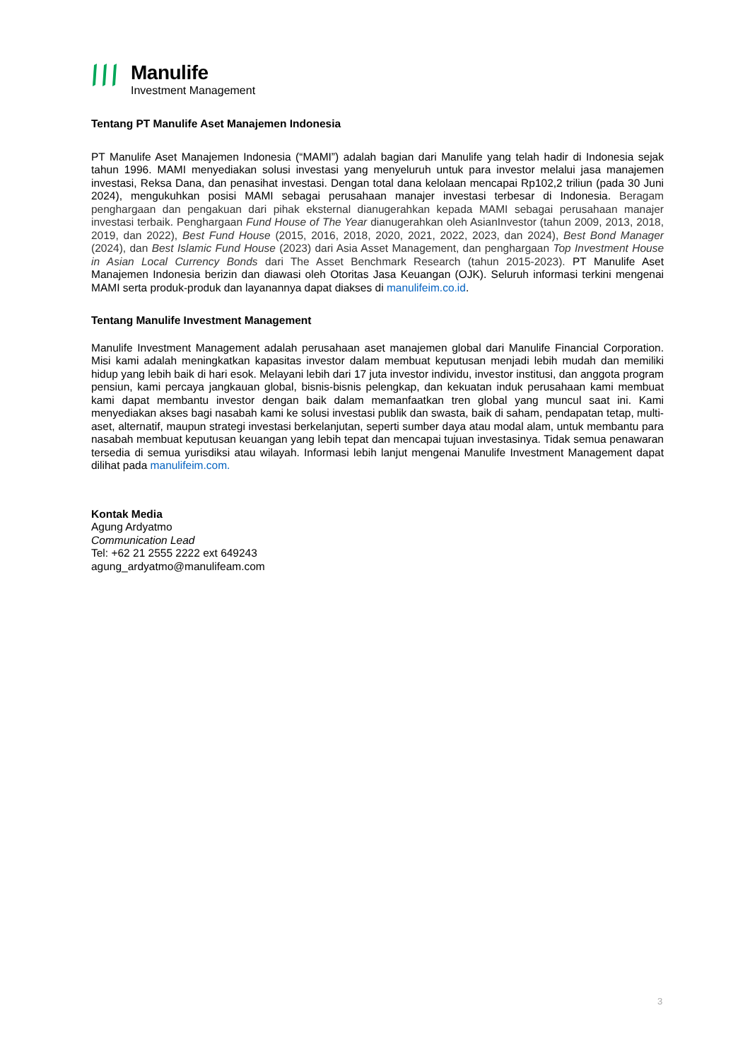Manulife
Investment Management
Tentang PT Manulife Aset Manajemen Indonesia
PT Manulife Aset Manajemen Indonesia (“MAMI”) adalah bagian dari Manulife yang telah hadir di Indonesia sejak tahun 1996. MAMI menyediakan solusi investasi yang menyeluruh untuk para investor melalui jasa manajemen investasi, Reksa Dana, dan penasihat investasi. Dengan total dana kelolaan mencapai Rp102,2 triliun (pada 30 Juni 2024), mengukuhkan posisi MAMI sebagai perusahaan manajer investasi terbesar di Indonesia. Beragam penghargaan dan pengakuan dari pihak eksternal dianugerahkan kepada MAMI sebagai perusahaan manajer investasi terbaik. Penghargaan Fund House of The Year dianugerahkan oleh AsianInvestor (tahun 2009, 2013, 2018, 2019, dan 2022), Best Fund House (2015, 2016, 2018, 2020, 2021, 2022, 2023, dan 2024), Best Bond Manager (2024), dan Best Islamic Fund House (2023) dari Asia Asset Management, dan penghargaan Top Investment House in Asian Local Currency Bonds dari The Asset Benchmark Research (tahun 2015-2023). PT Manulife Aset Manajemen Indonesia berizin dan diawasi oleh Otoritas Jasa Keuangan (OJK). Seluruh informasi terkini mengenai MAMI serta produk-produk dan layanannya dapat diakses di manulifeim.co.id.
Tentang Manulife Investment Management
Manulife Investment Management adalah perusahaan aset manajemen global dari Manulife Financial Corporation. Misi kami adalah meningkatkan kapasitas investor dalam membuat keputusan menjadi lebih mudah dan memiliki hidup yang lebih baik di hari esok. Melayani lebih dari 17 juta investor individu, investor institusi, dan anggota program pensiun, kami percaya jangkauan global, bisnis-bisnis pelengkap, dan kekuatan induk perusahaan kami membuat kami dapat membantu investor dengan baik dalam memanfaatkan tren global yang muncul saat ini. Kami menyediakan akses bagi nasabah kami ke solusi investasi publik dan swasta, baik di saham, pendapatan tetap, multi-aset, alternatif, maupun strategi investasi berkelanjutan, seperti sumber daya atau modal alam, untuk membantu para nasabah membuat keputusan keuangan yang lebih tepat dan mencapai tujuan investasinya. Tidak semua penawaran tersedia di semua yurisdiksi atau wilayah. Informasi lebih lanjut mengenai Manulife Investment Management dapat dilihat pada manulifeim.com.
Kontak Media
Agung Ardyatmo
Communication Lead
Tel: +62 21 2555 2222 ext 649243
agung_ardyatmo@manulifeam.com
3